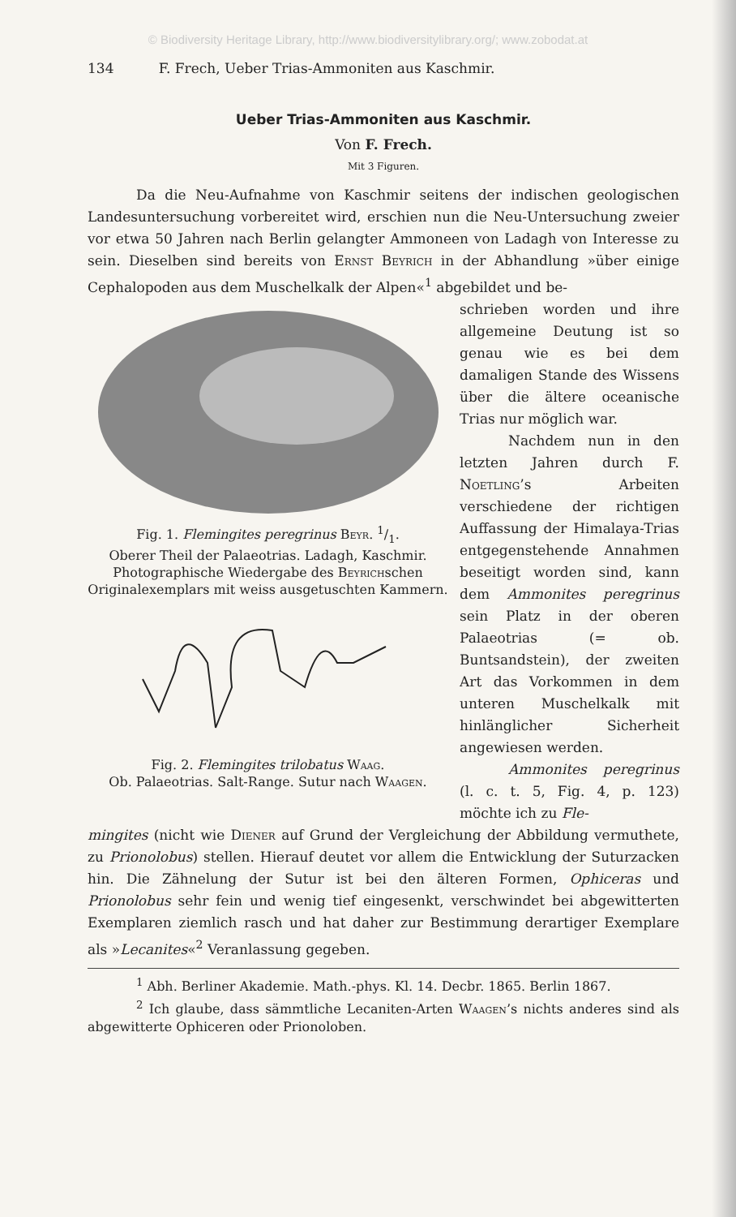© Biodiversity Heritage Library, http://www.biodiversitylibrary.org/; www.zobodat.at
134 F. Frech, Ueber Trias-Ammoniten aus Kaschmir.
Ueber Trias-Ammoniten aus Kaschmir.
Von F. Frech.
Mit 3 Figuren.
Da die Neu-Aufnahme von Kaschmir seitens der indischen geologischen Landesuntersuchung vorbereitet wird, erschien nun die Neu-Untersuchung zweier vor etwa 50 Jahren nach Berlin gelangter Ammoneen von Ladagh von Interesse zu sein. Dieselben sind bereits von Ernst Beyrich in der Abhandlung »über einige Cephalopoden aus dem Muschelkalk der Alpen«<sup>1</sup> abgebildet und be-
Fig. 1. Flemingites peregrinus Beyr. 1/1.
Oberer Theil der Palaeotrias. Ladagh, Kaschmir.
Photographische Wiedergabe des Beyrichschen Originalexemplars mit weiss ausgetuschten Kammern.
Fig. 2. Flemingites trilobatus Waag.
Ob. Palaeotrias. Salt-Range. Sutur nach Waagen.
schrieben worden und ihre allgemeine Deutung ist so genau wie es bei dem damaligen Stande des Wissens über die ältere oceanische Trias nur möglich war.
Nachdem nun in den letzten Jahren durch F. Noetling’s Arbeiten verschiedene der richtigen Auffassung der Himalaya-Trias entgegenstehende Annahmen beseitigt worden sind, kann dem Ammonites peregrinus sein Platz in der oberen Palaeotrias (= ob. Buntsandstein), der zweiten Art das Vorkommen in dem unteren Muschelkalk mit hinlänglicher Sicherheit angewiesen werden.
Ammonites peregrinus (l. c. t. 5, Fig. 4, p. 123) möchte ich zu Fle-
mingites (nicht wie Diener auf Grund der Vergleichung der Abbildung vermuthete, zu Prionolobus) stellen. Hierauf deutet vor allem die Entwicklung der Suturzacken hin. Die Zähnelung der Sutur ist bei den älteren Formen, Ophiceras und Prionolobus sehr fein und wenig tief eingesenkt, verschwindet bei abgewitterten Exemplaren ziemlich rasch und hat daher zur Bestimmung derartiger Exemplare als »Lecanites«<sup>2</sup> Veranlassung gegeben.
<sup>1</sup> Abh. Berliner Akademie. Math.-phys. Kl. 14. Decbr. 1865. Berlin 1867.
<sup>2</sup> Ich glaube, dass sämmtliche Lecaniten-Arten Waagen’s nichts anderes sind als abgewitterte Ophiceren oder Prionoloben.